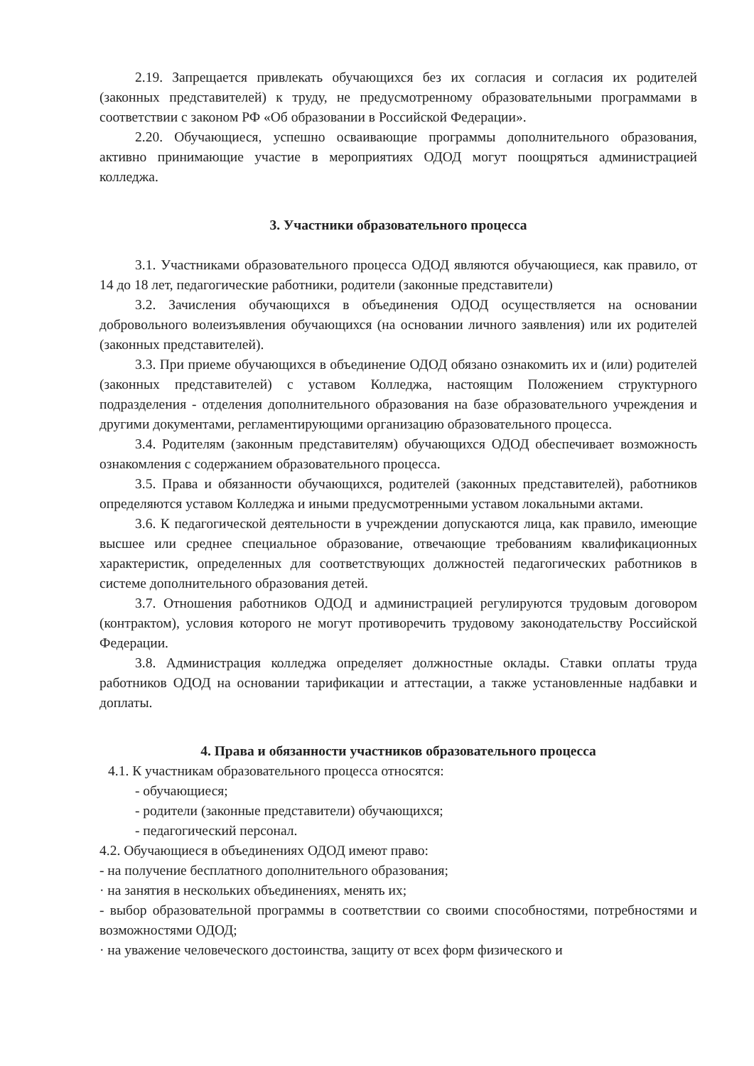2.19. Запрещается привлекать обучающихся без их согласия и согласия их родителей (законных представителей) к труду, не предусмотренному образовательными программами в соответствии с законом РФ «Об образовании в Российской Федерации».
2.20. Обучающиеся, успешно осваивающие программы дополнительного образования, активно принимающие участие в мероприятиях ОДОД могут поощряться администрацией колледжа.
3. Участники образовательного процесса
3.1. Участниками образовательного процесса ОДОД являются обучающиеся, как правило, от 14 до 18 лет, педагогические работники, родители (законные представители)
3.2. Зачисления обучающихся в объединения ОДОД осуществляется на основании добровольного волеизъявления обучающихся (на основании личного заявления) или их родителей (законных представителей).
3.3. При приеме обучающихся в объединение ОДОД обязано ознакомить их и (или) родителей (законных представителей) с уставом Колледжа, настоящим Положением структурного подразделения - отделения дополнительного образования на базе образовательного учреждения и другими документами, регламентирующими организацию образовательного процесса.
3.4. Родителям (законным представителям) обучающихся ОДОД обеспечивает возможность ознакомления с содержанием образовательного процесса.
3.5. Права и обязанности обучающихся, родителей (законных представителей), работников определяются уставом Колледжа и иными предусмотренными уставом локальными актами.
3.6. К педагогической деятельности в учреждении допускаются лица, как правило, имеющие высшее или среднее специальное образование, отвечающие требованиям квалификационных характеристик, определенных для соответствующих должностей педагогических работников в системе дополнительного образования детей.
3.7. Отношения работников ОДОД и администрацией регулируются трудовым договором (контрактом), условия которого не могут противоречить трудовому законодательству Российской Федерации.
3.8. Администрация колледжа определяет должностные оклады. Ставки оплаты труда работников ОДОД на основании тарификации и аттестации, а также установленные надбавки и доплаты.
4. Права и обязанности участников образовательного процесса
4.1. К участникам образовательного процесса относятся:
- обучающиеся;
- родители (законные представители) обучающихся;
- педагогический персонал.
4.2. Обучающиеся в объединениях ОДОД имеют право:
- на получение бесплатного дополнительного образования;
· на занятия в нескольких объединениях, менять их;
- выбор образовательной программы в соответствии со своими способностями, потребностями и возможностями ОДОД;
· на уважение человеческого достоинства, защиту от всех форм физического и